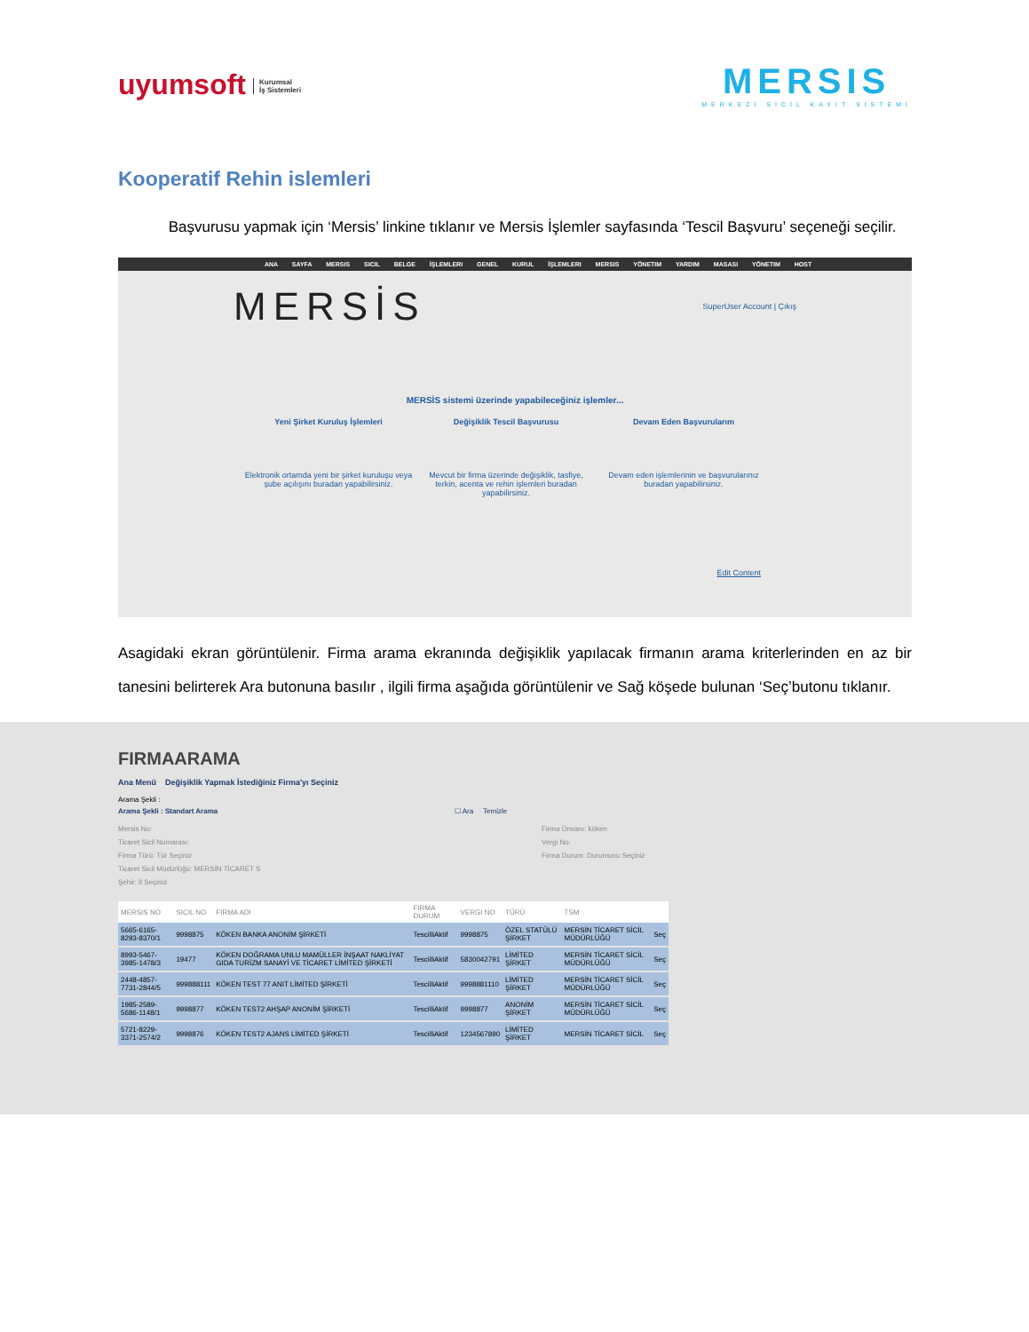uyumsoft Kurumsal
İş Sistemleri
MERSIS
MERKEZİ SİCİL KAYIT SİSTEMİ
Kooperatif Rehin islemleri
Başvurusu yapmak için ‘Mersis’ linkine tıklanır ve Mersis İşlemler sayfasında ‘Tescil Başvuru’ seçeneği seçilir.
ANA SAYFA MERSIS SICIL BELGE İŞLEMLERI GENEL KURUL İŞLEMLERI MERSIS YÖNETIM YARDIM MASASI YÖNETIM HOST
MERSİS SuperUser Account | Çıkış
MERSİS sistemi üzerinde yapabileceğiniz işlemler...
Yeni Şirket Kuruluş İşlemleri
Elektronik ortamda yeni bir şirket kuruluşu veya şube açılışını buradan yapabilirsiniz.
Değişiklik Tescil Başvurusu
Mevcut bir firma üzerinde değişiklik, tasfiye, terkin, acenta ve rehin işlemleri buradan yapabilirsiniz.
Devam Eden Başvurularım
Devam eden işlemlerinin ve başvurularınız buradan yapabilirsiniz.
Edit Content
Asagidaki ekran görüntülenir. Firma arama ekranında değişiklik yapılacak firmanın arama kriterlerinden en az bir tanesini belirterek Ara butonuna basılır , ilgili firma aşağıda görüntülenir ve Sağ köşede bulunan ‘Seç’butonu tıklanır.
FIRMAARAMA
Ana Menü Değişiklik Yapmak İstediğiniz Firma'yı Seçiniz
Arama Şekli :
Arama Şekli : Standart Arama ☐ Ara Temizle
Mersis No:
Ticaret Sicil Numarası:
Firma Türü: Tür Seçiniz
Ticaret Sicil Müdürlüğü: MERSİN TİCARET S
Şehir: İl Seçiniz
Firma Ünvanı: köken
Vergi No:
Firma Durum: Durumunu Seçiniz
| MERSIS NO | SICIL NO | FIRMA ADI | FIRMA DURUM | VERGI NO | TÜRÜ | TSM | |
| --- | --- | --- | --- | --- | --- | --- | --- |
| 5665-6165-8293-8370/1 | 9998875 | KÖKEN BANKA ANONİM ŞİRKETİ | TescilliAktif | 9998875 | ÖZEL STATÜLÜ ŞİRKET | MERSİN TİCARET SİCİL MÜDÜRLÜĞÜ | Seç |
| 8993-5467-3985-1478/3 | 19477 | KÖKEN DOĞRAMA UNLU MAMÜLLER İNŞAAT NAKLİYAT GIDA TURİZM SANAYİ VE TİCARET LİMİTED ŞİRKETİ | TescilliAktif | 5830042791 | LİMİTED ŞİRKET | MERSİN TİCARET SİCİL MÜDÜRLÜĞÜ | Seç |
| 2448-4857-7731-2844/5 | 999888111 | KÖKEN TEST 77 ANIT LİMİTED ŞİRKETİ | TescilliAktif | 9998881110 | LİMİTED ŞİRKET | MERSİN TİCARET SİCİL MÜDÜRLÜĞÜ | Seç |
| 1985-2589-5686-1148/1 | 9998877 | KÖKEN TEST2 AHŞAP ANONİM ŞİRKETİ | TescilliAktif | 9998877 | ANONİM ŞİRKET | MERSİN TİCARET SİCİL MÜDÜRLÜĞÜ | Seç |
| 5721-8229-3371-2574/2 | 9998876 | KÖKEN TEST2 AJANS LİMİTED ŞİRKETİ | TescilliAktif | 1234567890 | LİMİTED ŞİRKET | MERSİN TİCARET SİCİL | Seç |